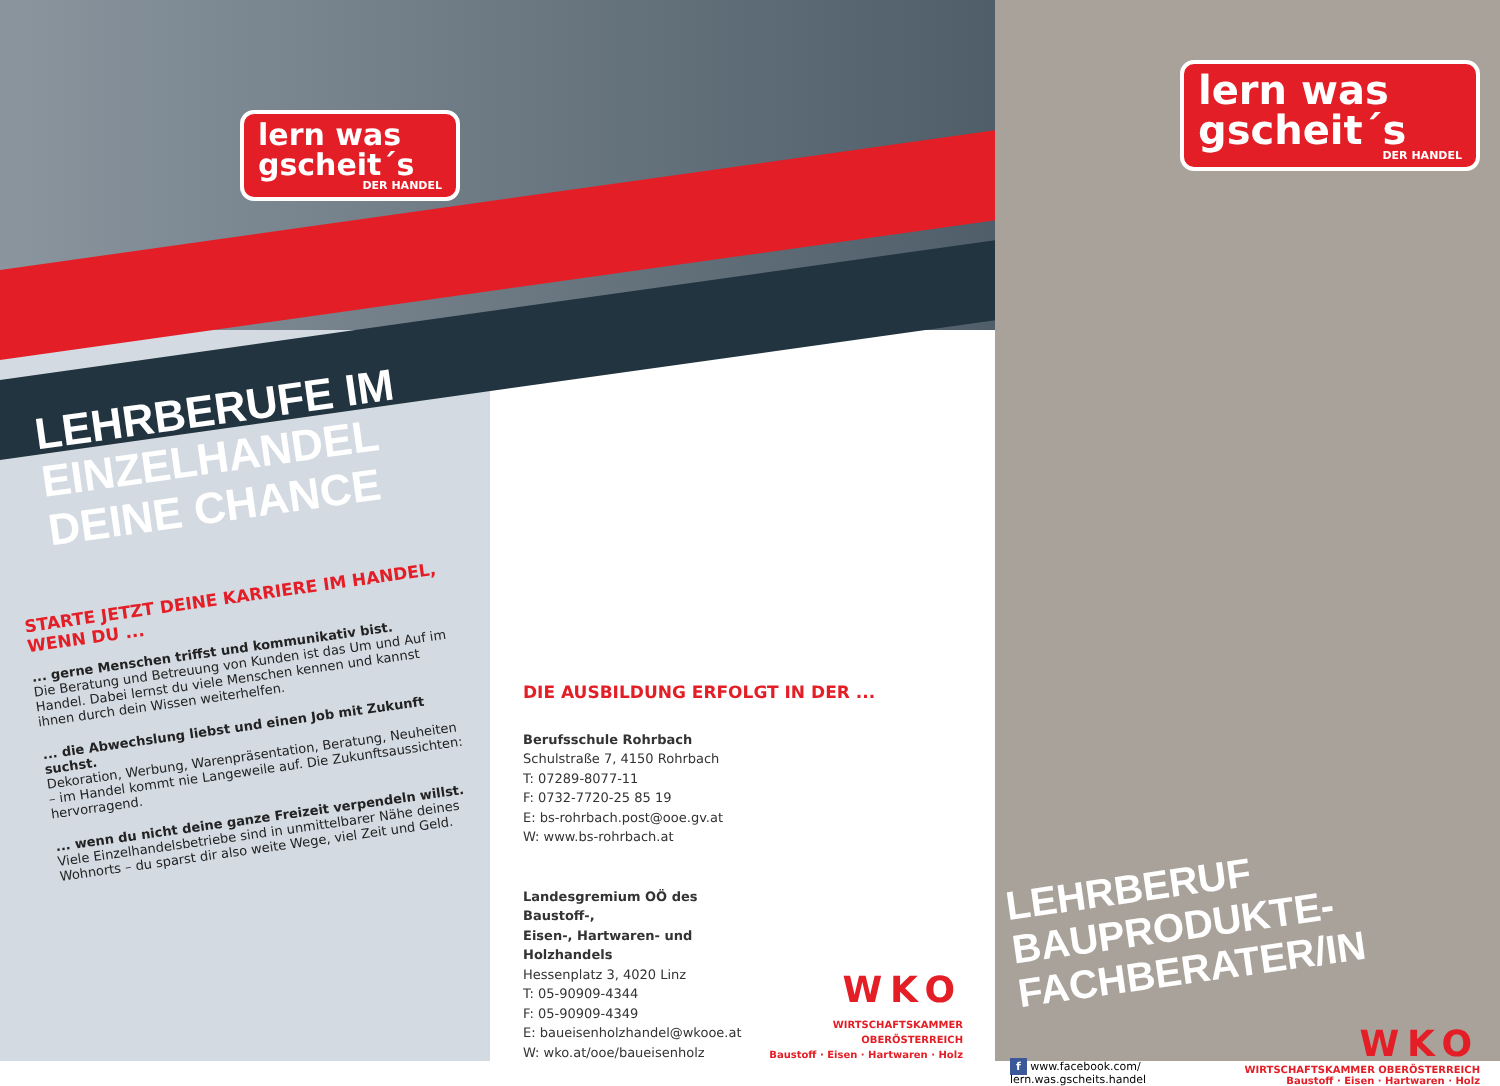lern was gscheit´s DER HANDEL
LEHRBERUFE IM
EINZELHANDEL
DEINE CHANCE
STARTE JETZT DEINE KARRIERE IM HANDEL, WENN DU ...
... gerne Menschen triffst und kommunikativ bist.
Die Beratung und Betreuung von Kunden ist das Um und Auf im Handel. Dabei lernst du viele Menschen kennen und kannst ihnen durch dein Wissen weiterhelfen.
... die Abwechslung liebst und einen Job mit Zukunft suchst.
Dekoration, Werbung, Warenpräsentation, Beratung, Neuheiten – im Handel kommt nie Langeweile auf. Die Zukunftsaussichten: hervorragend.
... wenn du nicht deine ganze Freizeit verpendeln willst.
Viele Einzelhandelsbetriebe sind in unmittelbarer Nähe deines Wohnorts – du sparst dir also weite Wege, viel Zeit und Geld.
DIE AUSBILDUNG ERFOLGT IN DER ...
Berufsschule Rohrbach
Schulstraße 7, 4150 Rohrbach
T: 07289-8077-11
F: 0732-7720-25 85 19
E: bs-rohrbach.post@ooe.gv.at
W: www.bs-rohrbach.at
Landesgremium OÖ des Baustoff-,
Eisen-, Hartwaren- und Holzhandels
Hessenplatz 3, 4020 Linz
T: 05-90909-4344
F: 05-90909-4349
E: baueisenholzhandel@wkooe.at
W: wko.at/ooe/baueisenholz
WKO
WIRTSCHAFTSKAMMER OBERÖSTERREICH
Baustoff · Eisen · Hartwaren · Holz
lern was gscheit´s DER HANDEL
LEHRBERUF
BAUPRODUKTE-
FACHBERATER/IN
f www.facebook.com/
lern.was.gscheits.handel
WKO
WIRTSCHAFTSKAMMER OBERÖSTERREICH
Baustoff · Eisen · Hartwaren · Holz